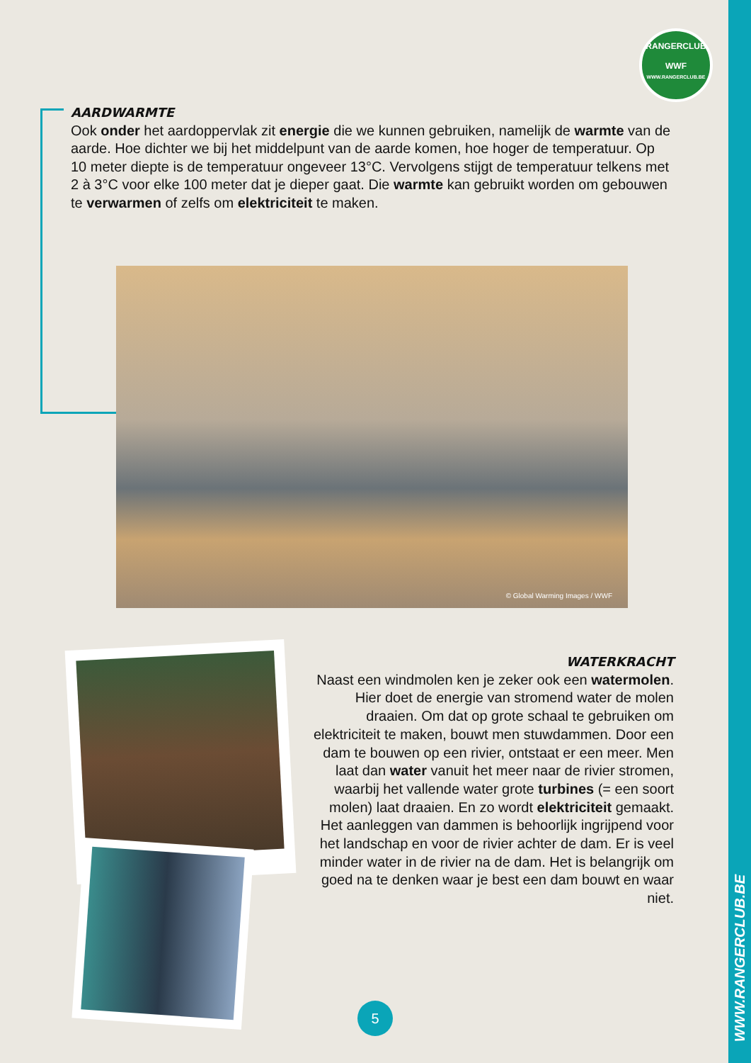WWW.RANGERCLUB.BE
RANGERCLUB
WWF
WWW.RANGERCLUB.BE
AARDWARMTE
Ook onder het aardoppervlak zit energie die we kunnen gebruiken, namelijk de warmte van de aarde. Hoe dichter we bij het middelpunt van de aarde komen, hoe hoger de temperatuur. Op 10 meter diepte is de temperatuur ongeveer 13°C. Vervolgens stijgt de temperatuur telkens met 2 à 3°C voor elke 100 meter dat je dieper gaat. Die warmte kan gebruikt worden om gebouwen te verwarmen of zelfs om elektriciteit te maken.
© Global Warming Images / WWF
WATERKRACHT
Naast een windmolen ken je zeker ook een watermolen. Hier doet de energie van stromend water de molen draaien. Om dat op grote schaal te gebruiken om elektriciteit te maken, bouwt men stuwdammen. Door een dam te bouwen op een rivier, ontstaat er een meer. Men laat dan water vanuit het meer naar de rivier stromen, waarbij het vallende water grote turbines (= een soort molen) laat draaien. En zo wordt elektriciteit gemaakt. Het aanleggen van dammen is behoorlijk ingrijpend voor het landschap en voor de rivier achter de dam. Er is veel minder water in de rivier na de dam. Het is belangrijk om goed na te denken waar je best een dam bouwt en waar niet.
5